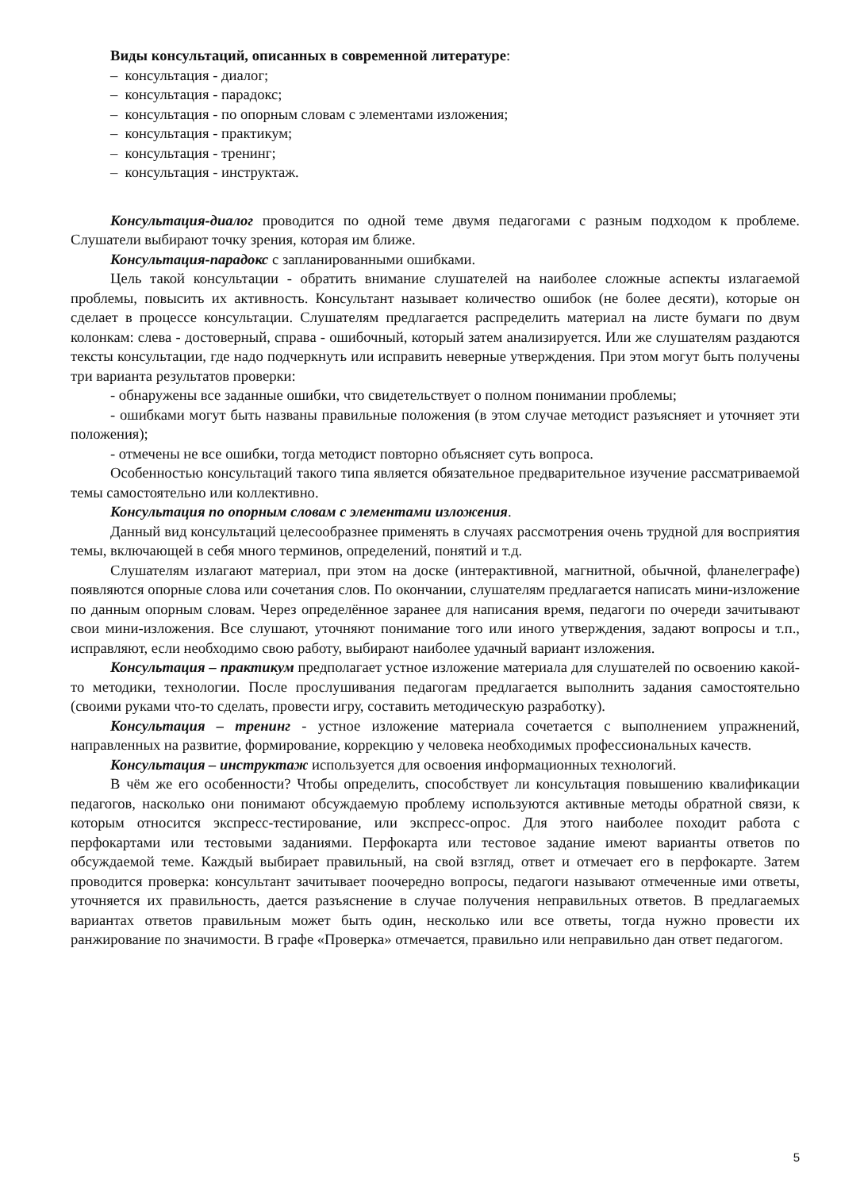Виды консультаций, описанных в современной литературе:
– консультация - диалог;
– консультация - парадокс;
– консультация - по опорным словам с элементами изложения;
– консультация - практикум;
– консультация - тренинг;
– консультация - инструктаж.
Консультация-диалог проводится по одной теме двумя педагогами с разным подходом к проблеме. Слушатели выбирают точку зрения, которая им ближе.
Консультация-парадокс с запланированными ошибками.
Цель такой консультации - обратить внимание слушателей на наиболее сложные аспекты излагаемой проблемы, повысить их активность. Консультант называет количество ошибок (не более десяти), которые он сделает в процессе консультации. Слушателям предлагается распределить материал на листе бумаги по двум колонкам: слева - достоверный, справа - ошибочный, который затем анализируется. Или же слушателям раздаются тексты консультации, где надо подчеркнуть или исправить неверные утверждения. При этом могут быть получены три варианта результатов проверки:
- обнаружены все заданные ошибки, что свидетельствует о полном понимании проблемы;
- ошибками могут быть названы правильные положения (в этом случае методист разъясняет и уточняет эти положения);
- отмечены не все ошибки, тогда методист повторно объясняет суть вопроса.
Особенностью консультаций такого типа является обязательное предварительное изучение рассматриваемой темы самостоятельно или коллективно.
Консультация по опорным словам с элементами изложения.
Данный вид консультаций целесообразнее применять в случаях рассмотрения очень трудной для восприятия темы, включающей в себя много терминов, определений, понятий и т.д.
Слушателям излагают материал, при этом на доске (интерактивной, магнитной, обычной, фланелеграфе) появляются опорные слова или сочетания слов. По окончании, слушателям предлагается написать мини-изложение по данным опорным словам. Через определённое заранее для написания время, педагоги по очереди зачитывают свои мини-изложения. Все слушают, уточняют понимание того или иного утверждения, задают вопросы и т.п., исправляют, если необходимо свою работу, выбирают наиболее удачный вариант изложения.
Консультация – практикум предполагает устное изложение материала для слушателей по освоению какой-то методики, технологии. После прослушивания педагогам предлагается выполнить задания самостоятельно (своими руками что-то сделать, провести игру, составить методическую разработку).
Консультация – тренинг - устное изложение материала сочетается с выполнением упражнений, направленных на развитие, формирование, коррекцию у человека необходимых профессиональных качеств.
Консультация – инструктаж используется для освоения информационных технологий.
В чём же его особенности? Чтобы определить, способствует ли консультация повышению квалификации педагогов, насколько они понимают обсуждаемую проблему используются активные методы обратной связи, к которым относится экспресс-тестирование, или экспресс-опрос. Для этого наиболее походит работа с перфокартами или тестовыми заданиями. Перфокарта или тестовое задание имеют варианты ответов по обсуждаемой теме. Каждый выбирает правильный, на свой взгляд, ответ и отмечает его в перфокарте. Затем проводится проверка: консультант зачитывает поочередно вопросы, педагоги называют отмеченные ими ответы, уточняется их правильность, дается разъяснение в случае получения неправильных ответов. В предлагаемых вариантах ответов правильным может быть один, несколько или все ответы, тогда нужно провести их ранжирование по значимости. В графе «Проверка» отмечается, правильно или неправильно дан ответ педагогом.
5